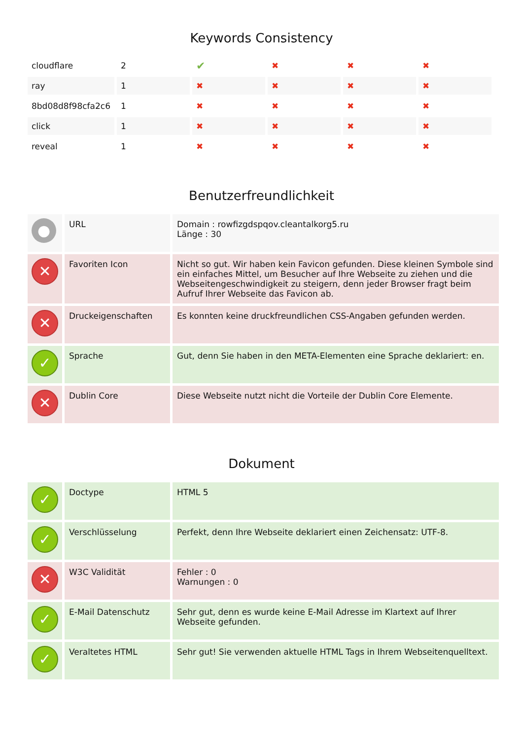Keywords Consistency
| cloudflare | 2 | ✔ | ✖ | ✖ | ✖ |
| ray | 1 | ✖ | ✖ | ✖ | ✖ |
| 8bd08d8f98cfa2c6 | 1 | ✖ | ✖ | ✖ | ✖ |
| click | 1 | ✖ | ✖ | ✖ | ✖ |
| reveal | 1 | ✖ | ✖ | ✖ | ✖ |
Benutzerfreundlichkeit
| ● | URL | Domain : rowfizgdspqov.cleantalkorg5.ru Länge : 30 |
| ✕ | Favoriten Icon | Nicht so gut. Wir haben kein Favicon gefunden. Diese kleinen Symbole sind ein einfaches Mittel, um Besucher auf Ihre Webseite zu ziehen und die Webseitengeschwindigkeit zu steigern, denn jeder Browser fragt beim Aufruf Ihrer Webseite das Favicon ab. |
| ✕ | Druckeigenschaften | Es konnten keine druckfreundlichen CSS-Angaben gefunden werden. |
| ✓ | Sprache | Gut, denn Sie haben in den META-Elementen eine Sprache deklariert: en. |
| ✕ | Dublin Core | Diese Webseite nutzt nicht die Vorteile der Dublin Core Elemente. |
Dokument
| ✓ | Doctype | HTML 5 |
| ✓ | Verschlüsselung | Perfekt, denn Ihre Webseite deklariert einen Zeichensatz: UTF-8. |
| ✕ | W3C Validität | Fehler : 0 Warnungen : 0 |
| ✓ | E-Mail Datenschutz | Sehr gut, denn es wurde keine E-Mail Adresse im Klartext auf Ihrer Webseite gefunden. |
| ✓ | Veraltetes HTML | Sehr gut! Sie verwenden aktuelle HTML Tags in Ihrem Webseitenquelltext. |